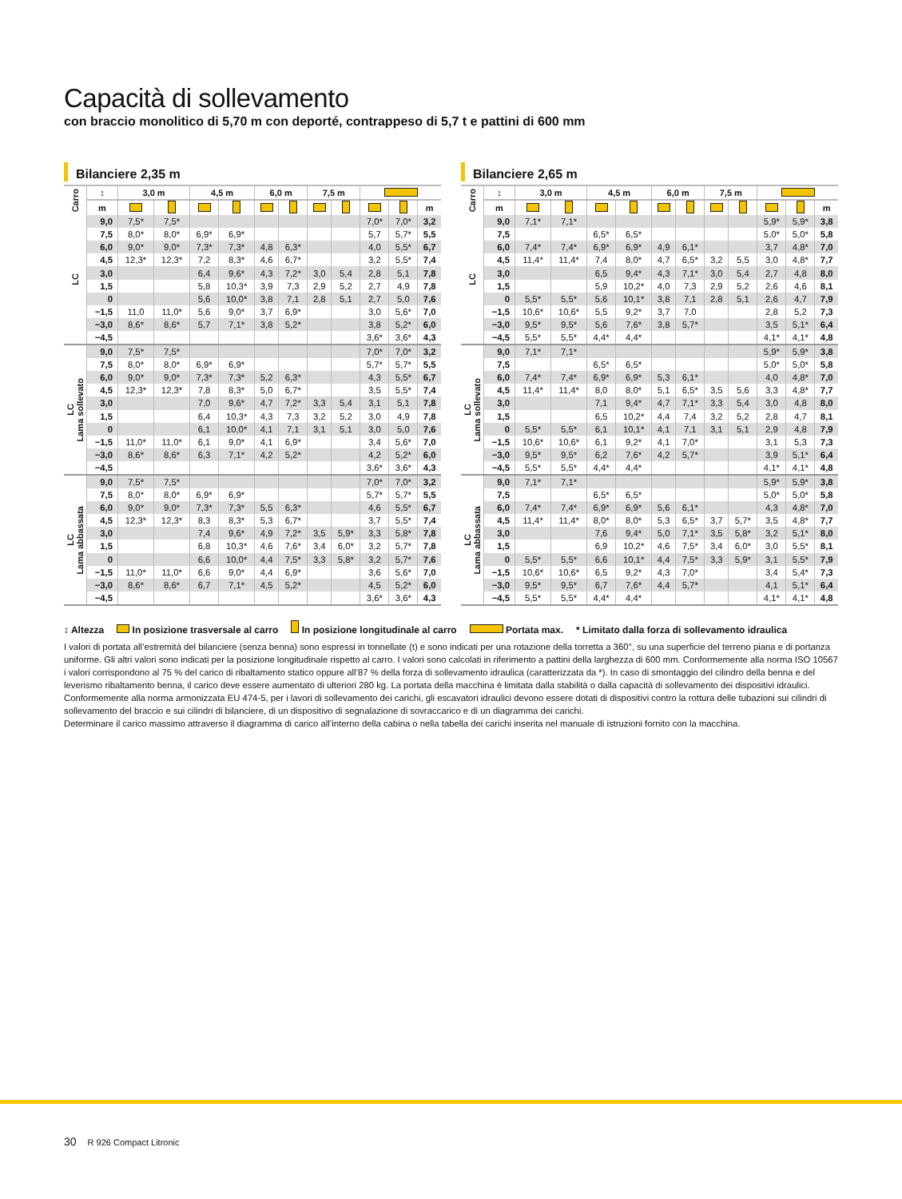Capacità di sollevamento
con braccio monolitico di 5,70 m con deporté, contrappeso di 5,7 t e pattini di 600 mm
Bilanciere 2,35 m
| Carro | ↕ | 3,0 m | | 4,5 m | | 6,0 m | | 7,5 m | | | | |
| --- | --- | --- | --- | --- | --- | --- | --- | --- | --- | --- | --- | --- |
| | m | | | | | | | | | | | m |
| LC | 9,0 | 7,5* | 7,5* | | | | | | | 7,0* | 7,0* | 3,2 |
| | 7,5 | 8,0* | 8,0* | 6,9* | 6,9* | | | | | 5,7 | 5,7* | 5,5 |
| | 6,0 | 9,0* | 9,0* | 7,3* | 7,3* | 4,8 | 6,3* | | | 4,0 | 5,5* | 6,7 |
| | 4,5 | 12,3* | 12,3* | 7,2 | 8,3* | 4,6 | 6,7* | | | 3,2 | 5,5* | 7,4 |
| | 3,0 | | | 6,4 | 9,6* | 4,3 | 7,2* | 3,0 | 5,4 | 2,8 | 5,1 | 7,8 |
| | 1,5 | | | 5,8 | 10,3* | 3,9 | 7,3 | 2,9 | 5,2 | 2,7 | 4,9 | 7,8 |
| | 0 | | | 5,6 | 10,0* | 3,8 | 7,1 | 2,8 | 5,1 | 2,7 | 5,0 | 7,6 |
| | −1,5 | 11,0 | 11,0* | 5,6 | 9,0* | 3,7 | 6,9* | | | 3,0 | 5,6* | 7,0 |
| | −3,0 | 8,6* | 8,6* | 5,7 | 7,1* | 3,8 | 5,2* | | | 3,8 | 5,2* | 6,0 |
| | −4,5 | | | | | | | | | 3,6* | 3,6* | 4,3 |
| LC Lama sollevato | 9,0 | 7,5* | 7,5* | | | | | | | 7,0* | 7,0* | 3,2 |
| | 7,5 | 8,0* | 8,0* | 6,9* | 6,9* | | | | | 5,7* | 5,7* | 5,5 |
| | 6,0 | 9,0* | 9,0* | 7,3* | 7,3* | 5,2 | 6,3* | | | 4,3 | 5,5* | 6,7 |
| | 4,5 | 12,3* | 12,3* | 7,8 | 8,3* | 5,0 | 6,7* | | | 3,5 | 5,5* | 7,4 |
| | 3,0 | | | 7,0 | 9,6* | 4,7 | 7,2* | 3,3 | 5,4 | 3,1 | 5,1 | 7,8 |
| | 1,5 | | | 6,4 | 10,3* | 4,3 | 7,3 | 3,2 | 5,2 | 3,0 | 4,9 | 7,8 |
| | 0 | | | 6,1 | 10,0* | 4,1 | 7,1 | 3,1 | 5,1 | 3,0 | 5,0 | 7,6 |
| | −1,5 | 11,0* | 11,0* | 6,1 | 9,0* | 4,1 | 6,9* | | | 3,4 | 5,6* | 7,0 |
| | −3,0 | 8,6* | 8,6* | 6,3 | 7,1* | 4,2 | 5,2* | | | 4,2 | 5,2* | 6,0 |
| | −4,5 | | | | | | | | | 3,6* | 3,6* | 4,3 |
| LC Lama abbassata | 9,0 | 7,5* | 7,5* | | | | | | | 7,0* | 7,0* | 3,2 |
| | 7,5 | 8,0* | 8,0* | 6,9* | 6,9* | | | | | 5,7* | 5,7* | 5,5 |
| | 6,0 | 9,0* | 9,0* | 7,3* | 7,3* | 5,5 | 6,3* | | | 4,6 | 5,5* | 6,7 |
| | 4,5 | 12,3* | 12,3* | 8,3 | 8,3* | 5,3 | 6,7* | | | 3,7 | 5,5* | 7,4 |
| | 3,0 | | | 7,4 | 9,6* | 4,9 | 7,2* | 3,5 | 5,9* | 3,3 | 5,8* | 7,8 |
| | 1,5 | | | 6,8 | 10,3* | 4,6 | 7,6* | 3,4 | 6,0* | 3,2 | 5,7* | 7,8 |
| | 0 | | | 6,6 | 10,0* | 4,4 | 7,5* | 3,3 | 5,8* | 3,2 | 5,7* | 7,6 |
| | −1,5 | 11,0* | 11,0* | 6,6 | 9,0* | 4,4 | 6,9* | | | 3,6 | 5,6* | 7,0 |
| | −3,0 | 8,6* | 8,6* | 6,7 | 7,1* | 4,5 | 5,2* | | | 4,5 | 5,2* | 6,0 |
| | −4,5 | | | | | | | | | 3,6* | 3,6* | 4,3 |
Bilanciere 2,65 m
| Carro | ↕ | 3,0 m | | 4,5 m | | 6,0 m | | 7,5 m | | | | |
| --- | --- | --- | --- | --- | --- | --- | --- | --- | --- | --- | --- | --- |
| | m | | | | | | | | | | | m |
| LC | 9,0 | 7,1* | 7,1* | | | | | | | 5,9* | 5,9* | 3,8 |
| | 7,5 | | | 6,5* | 6,5* | | | | | 5,0* | 5,0* | 5,8 |
| | 6,0 | 7,4* | 7,4* | 6,9* | 6,9* | 4,9 | 6,1* | | | 3,7 | 4,8* | 7,0 |
| | 4,5 | 11,4* | 11,4* | 7,4 | 8,0* | 4,7 | 6,5* | 3,2 | 5,5 | 3,0 | 4,8* | 7,7 |
| | 3,0 | | | 6,5 | 9,4* | 4,3 | 7,1* | 3,0 | 5,4 | 2,7 | 4,8 | 8,0 |
| | 1,5 | | | 5,9 | 10,2* | 4,0 | 7,3 | 2,9 | 5,2 | 2,6 | 4,6 | 8,1 |
| | 0 | 5,5* | 5,5* | 5,6 | 10,1* | 3,8 | 7,1 | 2,8 | 5,1 | 2,6 | 4,7 | 7,9 |
| | −1,5 | 10,6* | 10,6* | 5,5 | 9,2* | 3,7 | 7,0 | | | 2,8 | 5,2 | 7,3 |
| | −3,0 | 9,5* | 9,5* | 5,6 | 7,6* | 3,8 | 5,7* | | | 3,5 | 5,1* | 6,4 |
| | −4,5 | 5,5* | 5,5* | 4,4* | 4,4* | | | | | 4,1* | 4,1* | 4,8 |
| LC Lama sollevato | 9,0 | 7,1* | 7,1* | | | | | | | 5,9* | 5,9* | 3,8 |
| | 7,5 | | | 6,5* | 6,5* | | | | | 5,0* | 5,0* | 5,8 |
| | 6,0 | 7,4* | 7,4* | 6,9* | 6,9* | 5,3 | 6,1* | | | 4,0 | 4,8* | 7,0 |
| | 4,5 | 11,4* | 11,4* | 8,0 | 8,0* | 5,1 | 6,5* | 3,5 | 5,6 | 3,3 | 4,8* | 7,7 |
| | 3,0 | | | 7,1 | 9,4* | 4,7 | 7,1* | 3,3 | 5,4 | 3,0 | 4,8 | 8,0 |
| | 1,5 | | | 6,5 | 10,2* | 4,4 | 7,4 | 3,2 | 5,2 | 2,8 | 4,7 | 8,1 |
| | 0 | 5,5* | 5,5* | 6,1 | 10,1* | 4,1 | 7,1 | 3,1 | 5,1 | 2,9 | 4,8 | 7,9 |
| | −1,5 | 10,6* | 10,6* | 6,1 | 9,2* | 4,1 | 7,0* | | | 3,1 | 5,3 | 7,3 |
| | −3,0 | 9,5* | 9,5* | 6,2 | 7,6* | 4,2 | 5,7* | | | 3,9 | 5,1* | 6,4 |
| | −4,5 | 5,5* | 5,5* | 4,4* | 4,4* | | | | | 4,1* | 4,1* | 4,8 |
| LC Lama abbassata | 9,0 | 7,1* | 7,1* | | | | | | | 5,9* | 5,9* | 3,8 |
| | 7,5 | | | 6,5* | 6,5* | | | | | 5,0* | 5,0* | 5,8 |
| | 6,0 | 7,4* | 7,4* | 6,9* | 6,9* | 5,6 | 6,1* | | | 4,3 | 4,8* | 7,0 |
| | 4,5 | 11,4* | 11,4* | 8,0* | 8,0* | 5,3 | 6,5* | 3,7 | 5,7* | 3,5 | 4,8* | 7,7 |
| | 3,0 | | | 7,6 | 9,4* | 5,0 | 7,1* | 3,5 | 5,8* | 3,2 | 5,1* | 8,0 |
| | 1,5 | | | 6,9 | 10,2* | 4,6 | 7,5* | 3,4 | 6,0* | 3,0 | 5,5* | 8,1 |
| | 0 | 5,5* | 5,5* | 6,6 | 10,1* | 4,4 | 7,5* | 3,3 | 5,9* | 3,1 | 5,5* | 7,9 |
| | −1,5 | 10,6* | 10,6* | 6,5 | 9,2* | 4,3 | 7,0* | | | 3,4 | 5,4* | 7,3 |
| | −3,0 | 9,5* | 9,5* | 6,7 | 7,6* | 4,4 | 5,7* | | | 4,1 | 5,1* | 6,4 |
| | −4,5 | 5,5* | 5,5* | 4,4* | 4,4* | | | | | 4,1* | 4,1* | 4,8 |
↕ Altezza In posizione trasversale al carro In posizione longitudinale al carro Portata max. * Limitato dalla forza di sollevamento idraulica
I valori di portata all’estremità del bilanciere (senza benna) sono espressi in tonnellate (t) e sono indicati per una rotazione della torretta a 360°, su una superficie del terreno piana e di portanza uniforme. Gli altri valori sono indicati per la posizione longitudinale rispetto al carro. I valori sono calcolati in riferimento a pattini della larghezza di 600 mm. Conformemente alla norma ISO 10567 i valori corrispondono al 75 % del carico di ribaltamento statico oppure all’87 % della forza di sollevamento idraulica (caratterizzata da *). In caso di smontaggio del cilindro della benna e del leverismo ribaltamento benna, il carico deve essere aumentato di ulteriori 280 kg. La portata della macchina è limitata dalla stabilità o dalla capacità di sollevamento dei dispositivi idraulici.
Conformemente alla norma armonizzata EU 474-5, per i lavori di sollevamento dei carichi, gli escavatori idraulici devono essere dotati di dispositivi contro la rottura delle tubazioni sui cilindri di sollevamento del braccio e sui cilindri di bilanciere, di un dispositivo di segnalazione di sovraccarico e di un diagramma dei carichi.
Determinare il carico massimo attraverso il diagramma di carico all’interno della cabina o nella tabella dei carichi inserita nel manuale di istruzioni fornito con la macchina.
30 R 926 Compact Litronic